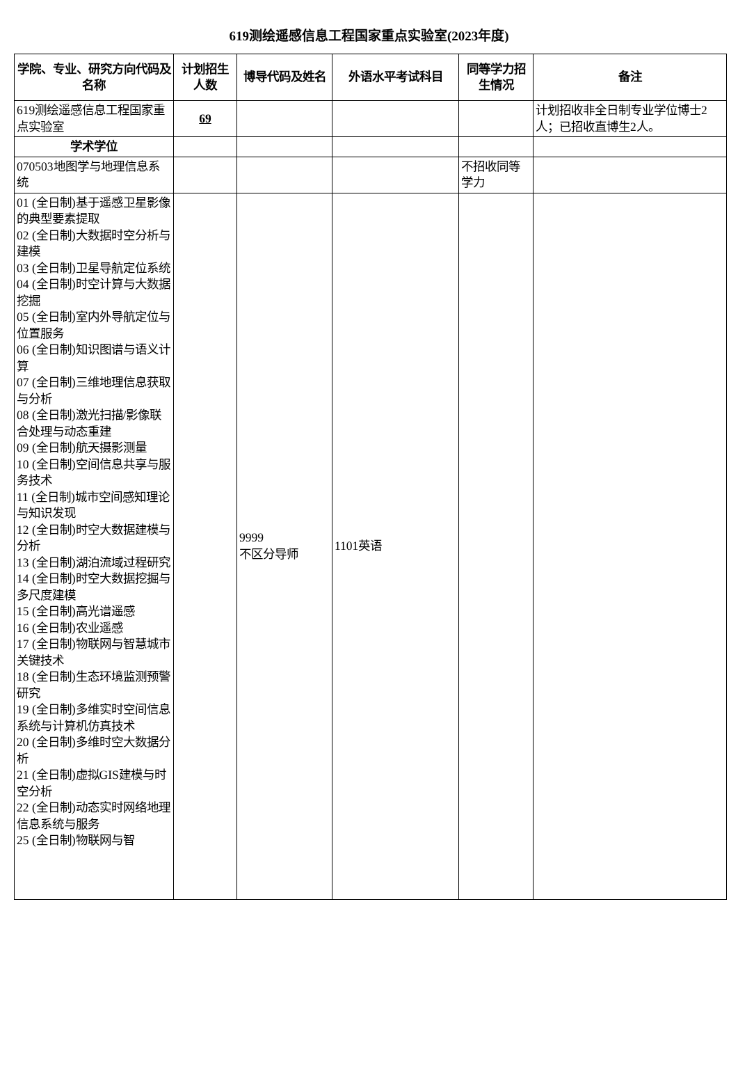619测绘遥感信息工程国家重点实验室(2023年度)
| 学院、专业、研究方向代码及名称 | 计划招生人数 | 博导代码及姓名 | 外语水平考试科目 | 同等学力招生情况 | 备注 |
| --- | --- | --- | --- | --- | --- |
| 619测绘遥感信息工程国家重点实验室 | 69 | | | | 计划招收非全日制专业学位博士2人；已招收直博生2人。 |
| 学术学位 | | | | | |
| 070503地图学与地理信息系统 | | | | 不招收同等学力 | |
| 01 (全日制)基于遥感卫星影像的典型要素提取 02 (全日制)大数据时空分析与建模 03 (全日制)卫星导航定位系统 04 (全日制)时空计算与大数据挖掘 05 (全日制)室内外导航定位与位置服务 06 (全日制)知识图谱与语义计算 07 (全日制)三维地理信息获取与分析 08 (全日制)激光扫描/影像联合处理与动态重建 09 (全日制)航天摄影测量 10 (全日制)空间信息共享与服务技术 11 (全日制)城市空间感知理论与知识发现 12 (全日制)时空大数据建模与分析 13 (全日制)湖泊流域过程研究 14 (全日制)时空大数据挖掘与多尺度建模 15 (全日制)高光谱遥感 16 (全日制)农业遥感 17 (全日制)物联网与智慧城市关键技术 18 (全日制)生态环境监测预警研究 19 (全日制)多维实时空间信息系统与计算机仿真技术 20 (全日制)多维时空大数据分析 21 (全日制)虚拟GIS建模与时空分析 22 (全日制)动态实时网络地理信息系统与服务 25 (全日制)物联网与智 | | 9999 不区分导师 | 1101英语 | | |